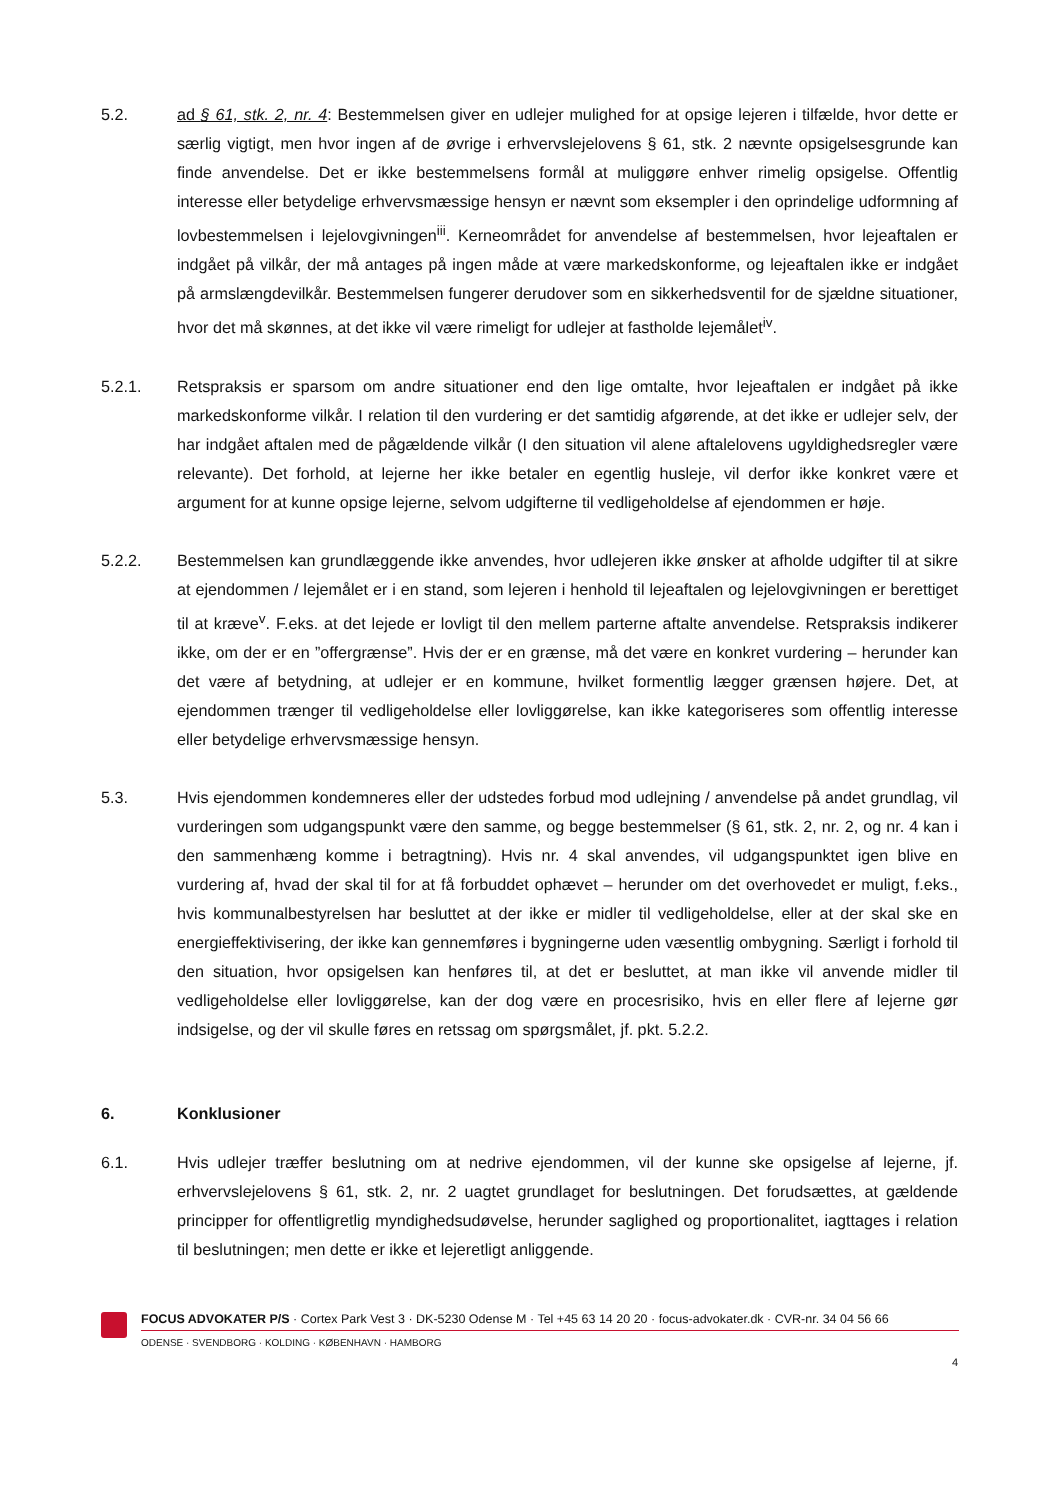5.2. ad § 61, stk. 2, nr. 4: Bestemmelsen giver en udlejer mulighed for at opsige lejeren i tilfælde, hvor dette er særlig vigtigt, men hvor ingen af de øvrige i erhvervslejelovens § 61, stk. 2 nævnte opsigelsesgrunde kan finde anvendelse. Det er ikke bestemmelsens formål at muliggøre enhver rimelig opsigelse. Offentlig interesse eller betydelige erhvervsmæssige hensyn er nævnt som eksempler i den oprindelige udformning af lovbestemmelsen i lejelovgivningen<sup>iii</sup>. Kerneområdet for anvendelse af bestemmelsen, hvor lejeaftalen er indgået på vilkår, der må antages på ingen måde at være markedskonforme, og lejeaftalen ikke er indgået på armslængdevilkår. Bestemmelsen fungerer derudover som en sikkerhedsventil for de sjældne situationer, hvor det må skønnes, at det ikke vil være rimeligt for udlejer at fastholde lejemålet<sup>iv</sup>.
5.2.1. Retspraksis er sparsom om andre situationer end den lige omtalte, hvor lejeaftalen er indgået på ikke markedskonforme vilkår. I relation til den vurdering er det samtidig afgørende, at det ikke er udlejer selv, der har indgået aftalen med de pågældende vilkår (I den situation vil alene aftalelovens ugyldighedsregler være relevante). Det forhold, at lejerne her ikke betaler en egentlig husleje, vil derfor ikke konkret være et argument for at kunne opsige lejerne, selvom udgifterne til vedligeholdelse af ejendommen er høje.
5.2.2. Bestemmelsen kan grundlæggende ikke anvendes, hvor udlejeren ikke ønsker at afholde udgifter til at sikre at ejendommen / lejemålet er i en stand, som lejeren i henhold til lejeaftalen og lejelovgivningen er berettiget til at kræve<sup>v</sup>. F.eks. at det lejede er lovligt til den mellem parterne aftalte anvendelse. Retspraksis indikerer ikke, om der er en ”offergrænse”. Hvis der er en grænse, må det være en konkret vurdering – herunder kan det være af betydning, at udlejer er en kommune, hvilket formentlig lægger grænsen højere. Det, at ejendommen trænger til vedligeholdelse eller lovliggørelse, kan ikke kategoriseres som offentlig interesse eller betydelige erhvervsmæssige hensyn.
5.3. Hvis ejendommen kondemneres eller der udstedes forbud mod udlejning / anvendelse på andet grundlag, vil vurderingen som udgangspunkt være den samme, og begge bestemmelser (§ 61, stk. 2, nr. 2, og nr. 4 kan i den sammenhæng komme i betragtning). Hvis nr. 4 skal anvendes, vil udgangspunktet igen blive en vurdering af, hvad der skal til for at få forbuddet ophævet – herunder om det overhovedet er muligt, f.eks., hvis kommunalbestyrelsen har besluttet at der ikke er midler til vedligeholdelse, eller at der skal ske en energieffektivisering, der ikke kan gennemføres i bygningerne uden væsentlig ombygning. Særligt i forhold til den situation, hvor opsigelsen kan henføres til, at det er besluttet, at man ikke vil anvende midler til vedligeholdelse eller lovliggørelse, kan der dog være en procesrisiko, hvis en eller flere af lejerne gør indsigelse, og der vil skulle føres en retssag om spørgsmålet, jf. pkt. 5.2.2.
6. Konklusioner
6.1. Hvis udlejer træffer beslutning om at nedrive ejendommen, vil der kunne ske opsigelse af lejerne, jf. erhvervslejelovens § 61, stk. 2, nr. 2 uagtet grundlaget for beslutningen. Det forudsættes, at gældende principper for offentligretlig myndighedsudøvelse, herunder saglighed og proportionalitet, iagttages i relation til beslutningen; men dette er ikke et lejeretligt anliggende.
FOCUS ADVOKATER P/S · Cortex Park Vest 3 · DK-5230 Odense M · Tel +45 63 14 20 20 · focus-advokater.dk · CVR-nr. 34 04 56 66
ODENSE · SVENDBORG · KOLDING · KØBENHAVN · HAMBORG
4